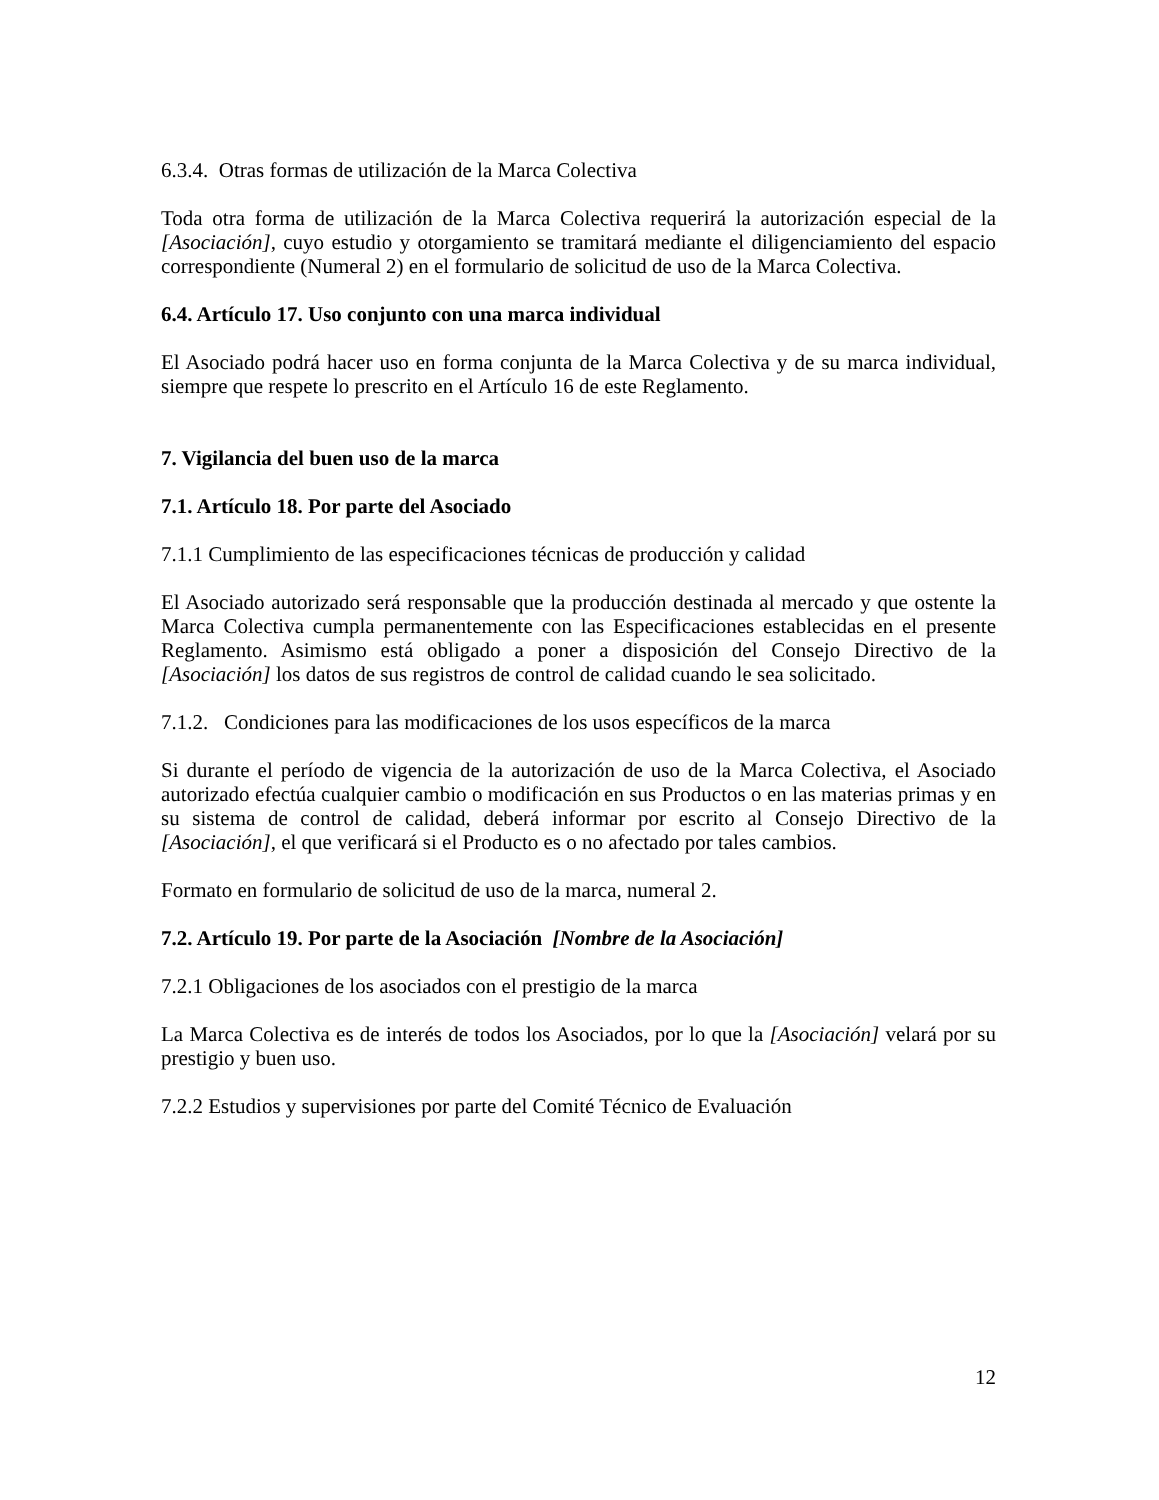6.3.4. Otras formas de utilización de la Marca Colectiva
Toda otra forma de utilización de la Marca Colectiva requerirá la autorización especial de la [Asociación], cuyo estudio y otorgamiento se tramitará mediante el diligenciamiento del espacio correspondiente (Numeral 2) en el formulario de solicitud de uso de la Marca Colectiva.
6.4. Artículo 17. Uso conjunto con una marca individual
El Asociado podrá hacer uso en forma conjunta de la Marca Colectiva y de su marca individual, siempre que respete lo prescrito en el Artículo 16 de este Reglamento.
7. Vigilancia del buen uso de la marca
7.1. Artículo 18. Por parte del Asociado
7.1.1 Cumplimiento de las especificaciones técnicas de producción y calidad
El Asociado autorizado será responsable que la producción destinada al mercado y que ostente la Marca Colectiva cumpla permanentemente con las Especificaciones establecidas en el presente Reglamento. Asimismo está obligado a poner a disposición del Consejo Directivo de la [Asociación] los datos de sus registros de control de calidad cuando le sea solicitado.
7.1.2. Condiciones para las modificaciones de los usos específicos de la marca
Si durante el período de vigencia de la autorización de uso de la Marca Colectiva, el Asociado autorizado efectúa cualquier cambio o modificación en sus Productos o en las materias primas y en su sistema de control de calidad, deberá informar por escrito al Consejo Directivo de la [Asociación], el que verificará si el Producto es o no afectado por tales cambios.
Formato en formulario de solicitud de uso de la marca, numeral 2.
7.2. Artículo 19. Por parte de la Asociación [Nombre de la Asociación]
7.2.1 Obligaciones de los asociados con el prestigio de la marca
La Marca Colectiva es de interés de todos los Asociados, por lo que la [Asociación] velará por su prestigio y buen uso.
7.2.2 Estudios y supervisiones por parte del Comité Técnico de Evaluación
12